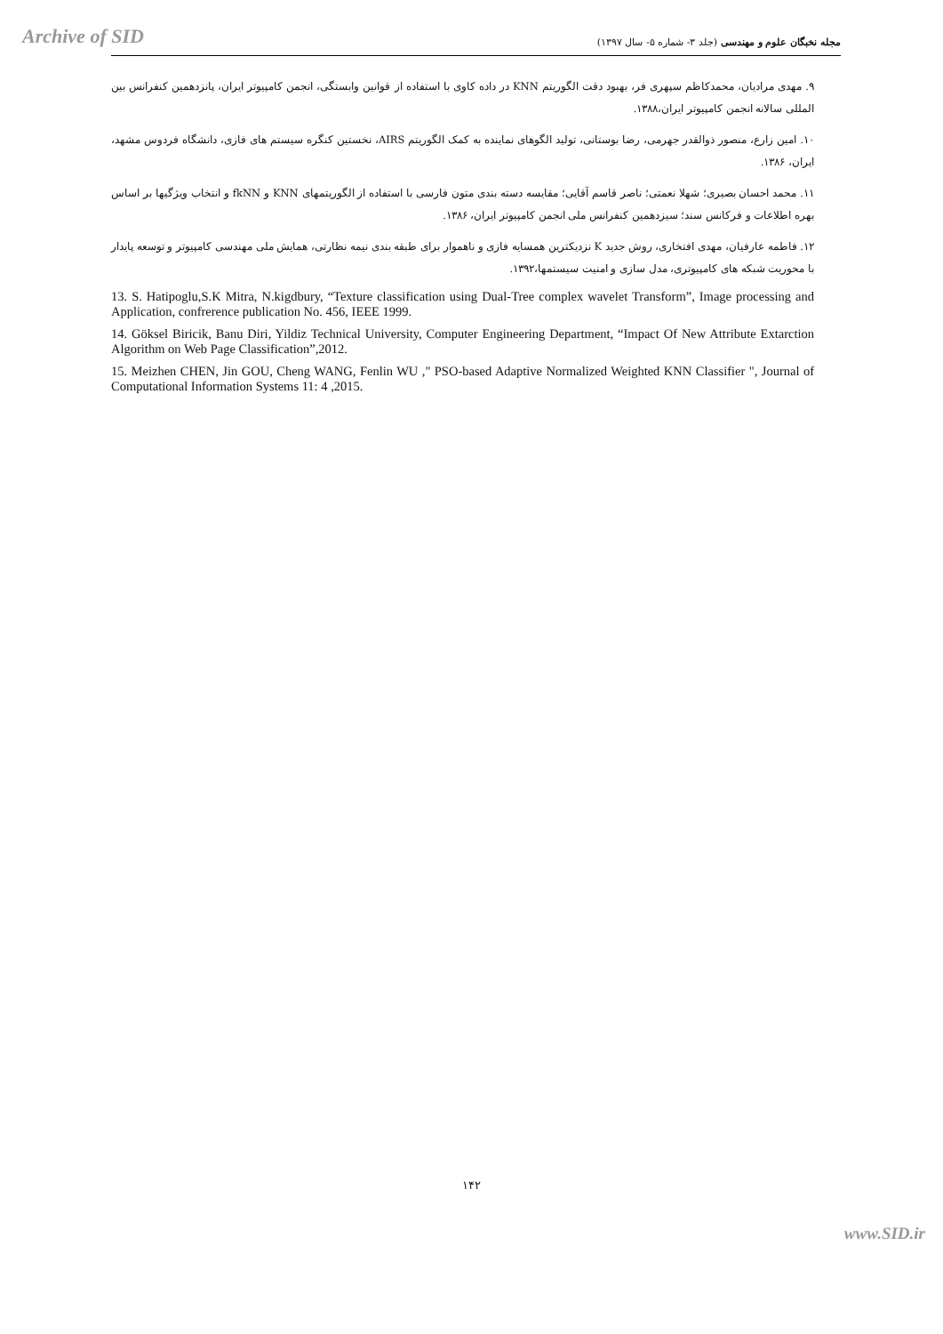Archive of SID
مجله نخبگان علوم و مهندسی (جلد ۳- شماره ۵- سال ۱۳۹۷)
۹. مهدی مرادیان، محمدکاظم سپهری فر، بهبود دقت الگوریتم KNN در داده کاوی با استفاده از قوانین وابستگی، انجمن کامپیوتر ایران، پانزدهمین کنفرانس بین المللی سالانه انجمن کامپیوتر ایران،۱۳۸۸.
۱۰. امین زارع، منصور ذوالقدر جهرمی، رضا بوستانی، تولید الگوهای نماینده به کمک الگوریتم AIRS، نخستین کنگره سیستم های فازی، دانشگاه فردوس مشهد، ایران، ۱۳۸۶.
۱۱. محمد احسان بصیری؛ شهلا نعمتی؛ ناصر قاسم آقایی؛ مقایسه دسته بندی متون فارسی با استفاده از الگوریتمهای KNN و fkNN و انتخاب ویژگیها بر اساس بهره اطلاعات و فرکانس سند؛ سیزدهمین کنفرانس ملی انجمن کامپیوتر ایران، ۱۳۸۶.
۱۲. فاطمه عارفیان، مهدی افتخاری، روش جدید K نزدیکترین همسایه فازی و ناهموار برای طبقه بندی نیمه نظارتی، همایش ملی مهندسی کامپیوتر و توسعه پایدار با محوریت شبکه های کامپیوتری، مدل سازی و امنیت سیستمها،۱۳۹۲.
13. S. Hatipoglu,S.K Mitra, N.kigdbury, “Texture classification using Dual-Tree complex wavelet Transform”, Image processing and Application, confrerence publication No. 456, IEEE 1999.
14. Göksel Biricik, Banu Diri, Yildiz Technical University, Computer Engineering Department, “Impact Of New Attribute Extarction Algorithm on Web Page Classification”,2012.
15. Meizhen CHEN, Jin GOU, Cheng WANG, Fenlin WU ," PSO-based Adaptive Normalized Weighted KNN Classifier ", Journal of Computational Information Systems 11: 4 ,2015.
۱۴۲
www.SID.ir